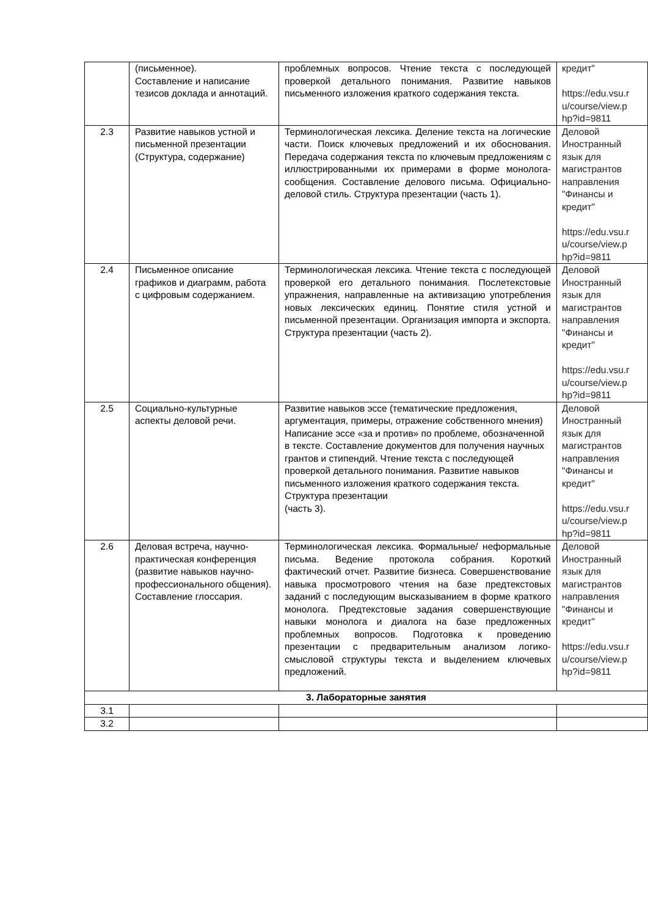| | (письменное). Составление и написание тезисов доклада и аннотаций. | проблемных вопросов. Чтение текста с последующей проверкой детального понимания. Развитие навыков письменного изложения краткого содержания текста. | кредит" https://edu.vsu.r u/course/view.p hp?id=9811 |
| 2.3 | Развитие навыков устной и письменной презентации (Структура, содержание) | Терминологическая лексика. Деление текста на логические части. Поиск ключевых предложений и их обоснования. Передача содержания текста по ключевым предложениям с иллюстрированными их примерами в форме монолога-сообщения. Составление делового письма. Официально-деловой стиль. Структура презентации (часть 1). | Деловой Иностранный язык для магистрантов направления "Финансы и кредит" https://edu.vsu.r u/course/view.p hp?id=9811 |
| 2.4 | Письменное описание графиков и диаграмм, работа с цифровым содержанием. | Терминологическая лексика. Чтение текста с последующей проверкой его детального понимания. Послетекстовые упражнения, направленные на активизацию употребления новых лексических единиц. Понятие стиля устной и письменной презентации. Организация импорта и экспорта. Структура презентации (часть 2). | Деловой Иностранный язык для магистрантов направления "Финансы и кредит" https://edu.vsu.r u/course/view.p hp?id=9811 |
| 2.5 | Социально-культурные аспекты деловой речи. | Развитие навыков эссе (тематические предложения, аргументация, примеры, отражение собственного мнения) Написание эссе «за и против» по проблеме, обозначенной в тексте. Составление документов для получения научных грантов и стипендий. Чтение текста с последующей проверкой детального понимания. Развитие навыков письменного изложения краткого содержания текста. Структура презентации (часть 3). | Деловой Иностранный язык для магистрантов направления "Финансы и кредит" https://edu.vsu.r u/course/view.p hp?id=9811 |
| 2.6 | Деловая встреча, научно-практическая конференция (развитие навыков научно-профессионального общения). Составление глоссария. | Терминологическая лексика. Формальные/ неформальные письма. Ведение протокола собрания. Короткий фактический отчет. Развитие бизнеса. Совершенствование навыка просмотрового чтения на базе предтекстовых заданий с последующим высказыванием в форме краткого монолога. Предтекстовые задания совершенствующие навыки монолога и диалога на базе предложенных проблемных вопросов. Подготовка к проведению презентации с предварительным анализом логико-смысловой структуры текста и выделением ключевых предложений. | Деловой Иностранный язык для магистрантов направления "Финансы и кредит" https://edu.vsu.r u/course/view.p hp?id=9811 |
| 3. Лабораторные занятия | | | |
| 3.1 | | | |
| 3.2 | | | |